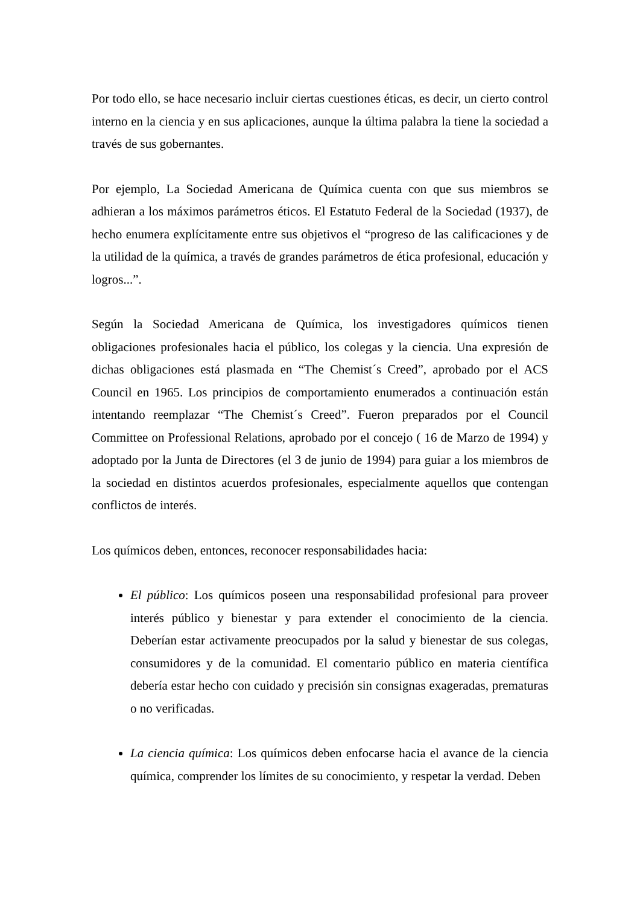Por todo ello, se hace necesario incluir ciertas cuestiones éticas, es decir, un cierto control interno en la ciencia y en sus aplicaciones, aunque la última palabra la tiene la sociedad a través de sus gobernantes.
Por ejemplo, La Sociedad Americana de Química cuenta con que sus miembros se adhieran a los máximos parámetros éticos. El Estatuto Federal de la Sociedad (1937), de hecho enumera explícitamente entre sus objetivos el “progreso de las calificaciones y de la utilidad de la química, a través de grandes parámetros de ética profesional, educación y logros...”.
Según la Sociedad Americana de Química, los investigadores químicos tienen obligaciones profesionales hacia el público, los colegas y la ciencia. Una expresión de dichas obligaciones está plasmada en “The Chemist´s Creed”, aprobado por el ACS Council en 1965. Los principios de comportamiento enumerados a continuación están intentando reemplazar “The Chemist´s Creed”. Fueron preparados por el Council Committee on Professional Relations, aprobado por el concejo ( 16 de Marzo de 1994) y adoptado por la Junta de Directores (el 3 de junio de 1994) para guiar a los miembros de la sociedad en distintos acuerdos profesionales, especialmente aquellos que contengan conflictos de interés.
Los químicos deben, entonces, reconocer responsabilidades hacia:
El público: Los químicos poseen una responsabilidad profesional para proveer interés público y bienestar y para extender el conocimiento de la ciencia. Deberían estar activamente preocupados por la salud y bienestar de sus colegas, consumidores y de la comunidad. El comentario público en materia científica debería estar hecho con cuidado y precisión sin consignas exageradas, prematuras o no verificadas.
La ciencia química: Los químicos deben enfocarse hacia el avance de la ciencia química, comprender los límites de su conocimiento, y respetar la verdad. Deben